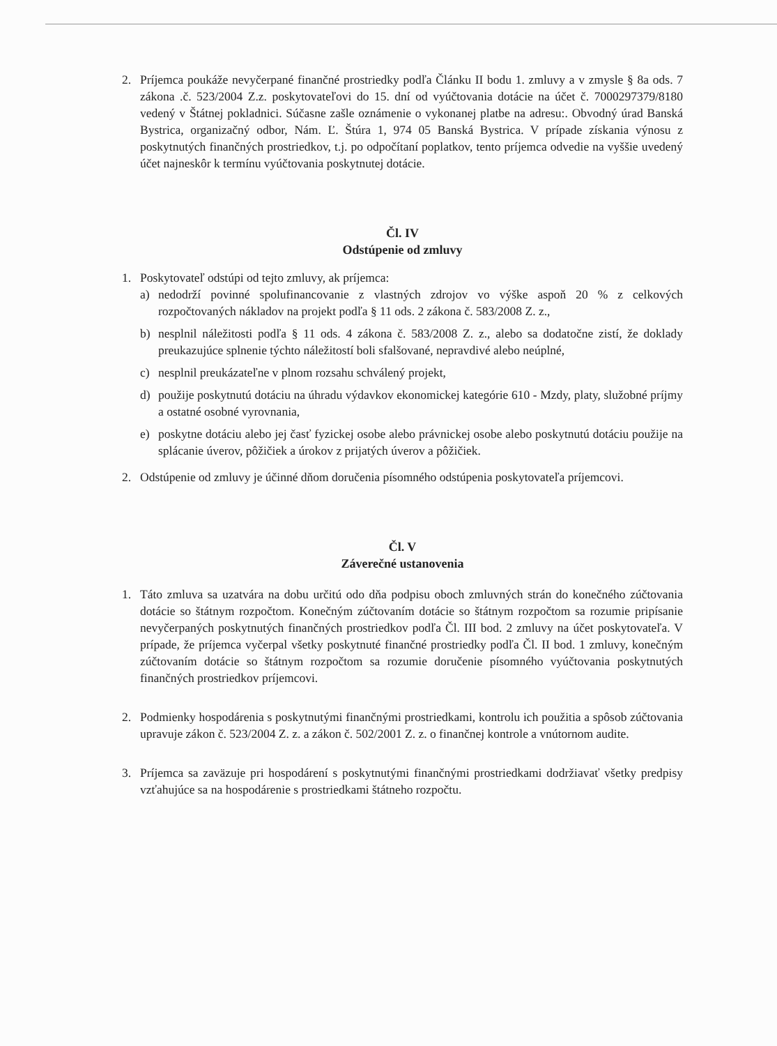2. Príjemca poukáže nevyčerpané finančné prostriedky podľa Článku II bodu 1. zmluvy a v zmysle § 8a ods. 7 zákona .č. 523/2004 Z.z. poskytovateľovi do 15. dní od vyúčtovania dotácie na účet č. 7000297379/8180 vedený v Štátnej pokladnici. Súčasne zašle oznámenie o vykonanej platbe na adresu:. Obvodný úrad Banská Bystrica, organizačný odbor, Nám. Ľ. Štúra 1, 974 05 Banská Bystrica. V prípade získania výnosu z poskytnutých finančných prostriedkov, t.j. po odpočítaní poplatkov, tento príjemca odvedie na vyššie uvedený účet najneskôr k termínu vyúčtovania poskytnutej dotácie.
Čl. IV
Odstúpenie od zmluvy
1. Poskytovateľ odstúpi od tejto zmluvy, ak príjemca:
a) nedodrží povinné spolufinancovanie z vlastných zdrojov vo výške aspoň 20 % z celkových rozpočtovaných nákladov na projekt podľa § 11 ods. 2 zákona č. 583/2008 Z. z.,
b) nesplnil náležitosti podľa § 11 ods. 4 zákona č. 583/2008 Z. z., alebo sa dodatočne zistí, že doklady preukazujúce splnenie týchto náležitostí boli sfalšované, nepravdivé alebo neúplné,
c) nesplnil preukázateľne v plnom rozsahu schválený projekt,
d) použije poskytnutú dotáciu na úhradu výdavkov ekonomickej kategórie 610 - Mzdy, platy, služobné príjmy a ostatné osobné vyrovnania,
e) poskytne dotáciu alebo jej časť fyzickej osobe alebo právnickej osobe alebo poskytnutú dotáciu použije na splácanie úverov, pôžičiek a úrokov z prijatých úverov a pôžičiek.
2. Odstúpenie od zmluvy je účinné dňom doručenia písomného odstúpenia poskytovateľa príjemcovi.
Čl. V
Záverečné ustanovenia
1. Táto zmluva sa uzatvára na dobu určitú odo dňa podpisu oboch zmluvných strán do konečného zúčtovania dotácie so štátnym rozpočtom. Konečným zúčtovaním dotácie so štátnym rozpočtom sa rozumie pripísanie nevyčerpaných poskytnutých finančných prostriedkov podľa Čl. III bod. 2 zmluvy na účet poskytovateľa. V prípade, že príjemca vyčerpal všetky poskytnuté finančné prostriedky podľa Čl. II bod. 1 zmluvy, konečným zúčtovaním dotácie so štátnym rozpočtom sa rozumie doručenie písomného vyúčtovania poskytnutých finančných prostriedkov príjemcovi.
2. Podmienky hospodárenia s poskytnutými finančnými prostriedkami, kontrolu ich použitia a spôsob zúčtovania upravuje zákon č. 523/2004 Z. z. a zákon č. 502/2001 Z. z. o finančnej kontrole a vnútornom audite.
3. Príjemca sa zaväzuje pri hospodárení s poskytnutými finančnými prostriedkami dodržiavať všetky predpisy vzťahujúce sa na hospodárenie s prostriedkami štátneho rozpočtu.